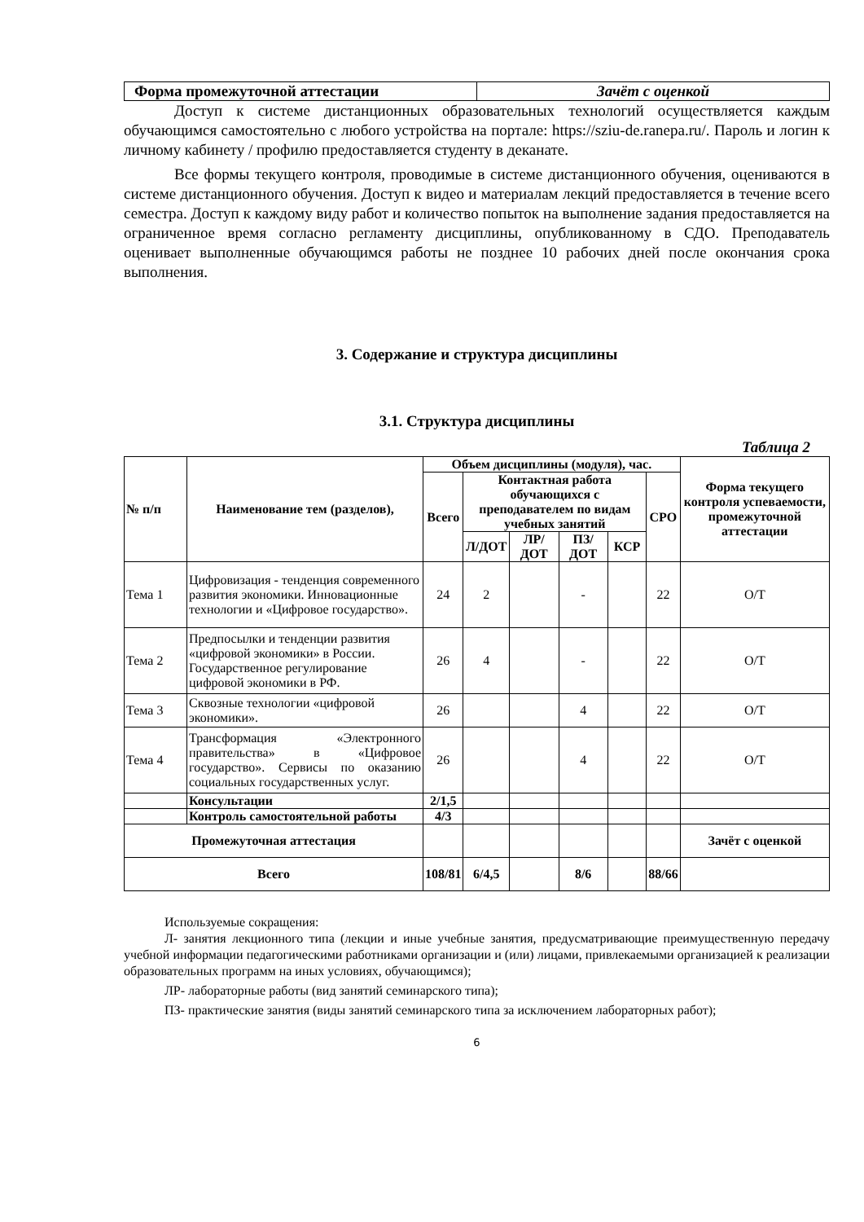| Форма промежуточной аттестации | Зачёт с оценкой |
Доступ к системе дистанционных образовательных технологий осуществляется каждым обучающимся самостоятельно с любого устройства на портале: https://sziu-de.ranepa.ru/. Пароль и логин к личному кабинету / профилю предоставляется студенту в деканате.
Все формы текущего контроля, проводимые в системе дистанционного обучения, оцениваются в системе дистанционного обучения. Доступ к видео и материалам лекций предоставляется в течение всего семестра. Доступ к каждому виду работ и количество попыток на выполнение задания предоставляется на ограниченное время согласно регламенту дисциплины, опубликованному в СДО. Преподаватель оценивает выполненные обучающимся работы не позднее 10 рабочих дней после окончания срока выполнения.
3. Содержание и структура дисциплины
3.1. Структура дисциплины
Таблица 2
| № п/п | Наименование тем (разделов), | Объем дисциплины (модуля), час. | | | | | | Форма текущего контроля успеваемости, промежуточной аттестации |
| --- | --- | --- | --- | --- | --- | --- | --- | --- |
| | | Всего | Контактная работа обучающихся с преподавателем по видам учебных занятий | | | | СРО | |
| | | | Л/ДОТ | ЛР/ДОТ | ПЗ/ДОТ | КСР | | |
| Тема 1 | Цифровизация - тенденция современного развития экономики. Инновационные технологии и «Цифровое государство». | 24 | 2 | | - | | 22 | О/Т |
| Тема 2 | Предпосылки и тенденции развития «цифровой экономики» в России. Государственное регулирование цифровой экономики в РФ. | 26 | 4 | | - | | 22 | О/Т |
| Тема 3 | Сквозные технологии «цифровой экономики». | 26 | | | 4 | | 22 | О/Т |
| Тема 4 | Трансформация «Электронного правительства» в «Цифровое государство». Сервисы по оказанию социальных государственных услуг. | 26 | | | 4 | | 22 | О/Т |
| | Консультации | 2/1,5 | | | | | | |
| | Контроль самостоятельной работы | 4/3 | | | | | | |
| Промежуточная аттестация | | | | | | | | Зачёт с оценкой |
| Всего | | 108/81 | 6/4,5 | | 8/6 | | 88/66 | |
Используемые сокращения:
Л- занятия лекционного типа (лекции и иные учебные занятия, предусматривающие преимущественную передачу учебной информации педагогическими работниками организации и (или) лицами, привлекаемыми организацией к реализации образовательных программ на иных условиях, обучающимся);
ЛР- лабораторные работы (вид занятий семинарского типа);
ПЗ- практические занятия (виды занятий семинарского типа за исключением лабораторных работ);
6